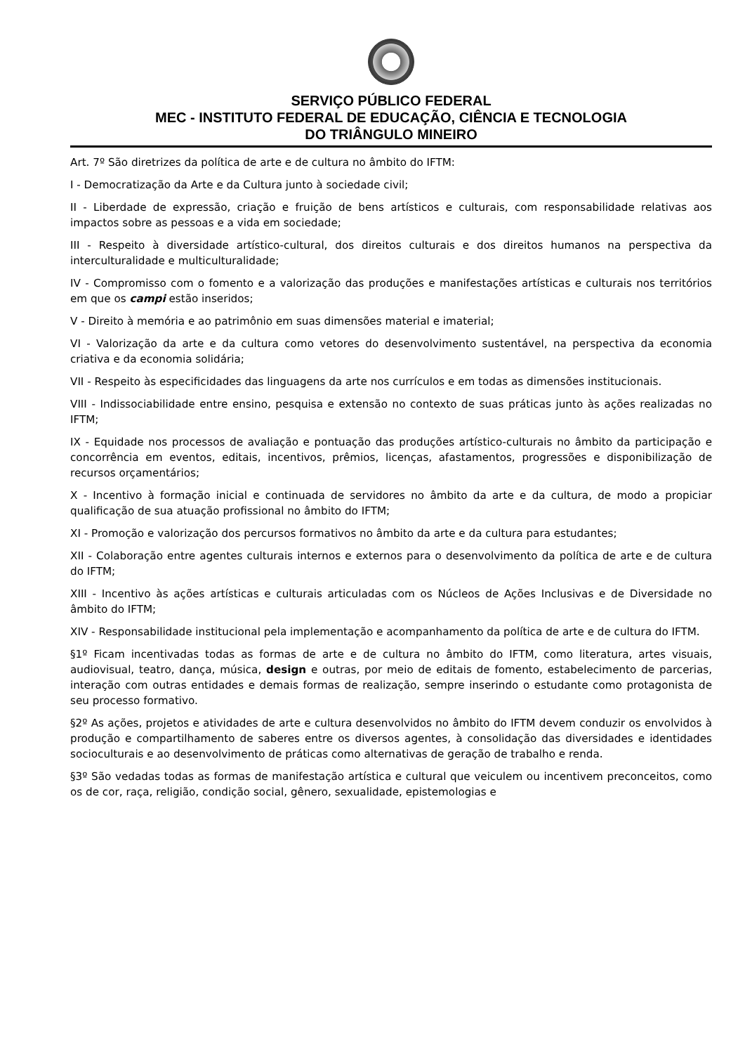SERVIÇO PÚBLICO FEDERAL
MEC - INSTITUTO FEDERAL DE EDUCAÇÃO, CIÊNCIA E TECNOLOGIA
DO TRIÂNGULO MINEIRO
Art. 7º São diretrizes da política de arte e de cultura no âmbito do IFTM:
I - Democratização da Arte e da Cultura junto à sociedade civil;
II - Liberdade de expressão, criação e fruição de bens artísticos e culturais, com responsabilidade relativas aos impactos sobre as pessoas e a vida em sociedade;
III - Respeito à diversidade artístico-cultural, dos direitos culturais e dos direitos humanos na perspectiva da interculturalidade e multiculturalidade;
IV - Compromisso com o fomento e a valorização das produções e manifestações artísticas e culturais nos territórios em que os campi estão inseridos;
V - Direito à memória e ao patrimônio em suas dimensões material e imaterial;
VI - Valorização da arte e da cultura como vetores do desenvolvimento sustentável, na perspectiva da economia criativa e da economia solidária;
VII - Respeito às especificidades das linguagens da arte nos currículos e em todas as dimensões institucionais.
VIII - Indissociabilidade entre ensino, pesquisa e extensão no contexto de suas práticas junto às ações realizadas no IFTM;
IX - Equidade nos processos de avaliação e pontuação das produções artístico-culturais no âmbito da participação e concorrência em eventos, editais, incentivos, prêmios, licenças, afastamentos, progressões e disponibilização de recursos orçamentários;
X - Incentivo à formação inicial e continuada de servidores no âmbito da arte e da cultura, de modo a propiciar qualificação de sua atuação profissional no âmbito do IFTM;
XI - Promoção e valorização dos percursos formativos no âmbito da arte e da cultura para estudantes;
XII - Colaboração entre agentes culturais internos e externos para o desenvolvimento da política de arte e de cultura do IFTM;
XIII - Incentivo às ações artísticas e culturais articuladas com os Núcleos de Ações Inclusivas e de Diversidade no âmbito do IFTM;
XIV - Responsabilidade institucional pela implementação e acompanhamento da política de arte e de cultura do IFTM.
§1º Ficam incentivadas todas as formas de arte e de cultura no âmbito do IFTM, como literatura, artes visuais, audiovisual, teatro, dança, música, design e outras, por meio de editais de fomento, estabelecimento de parcerias, interação com outras entidades e demais formas de realização, sempre inserindo o estudante como protagonista de seu processo formativo.
§2º As ações, projetos e atividades de arte e cultura desenvolvidos no âmbito do IFTM devem conduzir os envolvidos à produção e compartilhamento de saberes entre os diversos agentes, à consolidação das diversidades e identidades socioculturais e ao desenvolvimento de práticas como alternativas de geração de trabalho e renda.
§3º São vedadas todas as formas de manifestação artística e cultural que veiculem ou incentivem preconceitos, como os de cor, raça, religião, condição social, gênero, sexualidade, epistemologias e